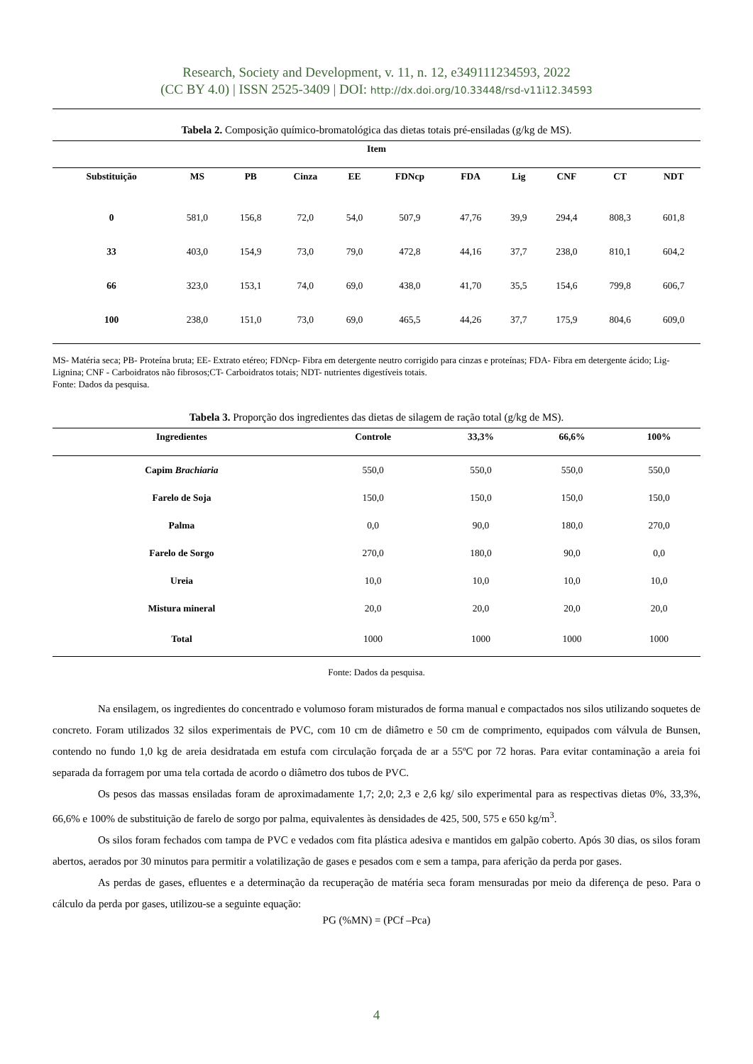Research, Society and Development, v. 11, n. 12, e349111234593, 2022
(CC BY 4.0) | ISSN 2525-3409 | DOI: http://dx.doi.org/10.33448/rsd-v11i12.34593
Tabela 2. Composição químico-bromatológica das dietas totais pré-ensiladas (g/kg de MS).
| Item | | | | | | | | | | |
| --- | --- | --- | --- | --- | --- | --- | --- | --- | --- | --- |
| Substituição | MS | PB | Cinza | EE | FDNcp | FDA | Lig | CNF | CT | NDT |
| 0 | 581,0 | 156,8 | 72,0 | 54,0 | 507,9 | 47,76 | 39,9 | 294,4 | 808,3 | 601,8 |
| 33 | 403,0 | 154,9 | 73,0 | 79,0 | 472,8 | 44,16 | 37,7 | 238,0 | 810,1 | 604,2 |
| 66 | 323,0 | 153,1 | 74,0 | 69,0 | 438,0 | 41,70 | 35,5 | 154,6 | 799,8 | 606,7 |
| 100 | 238,0 | 151,0 | 73,0 | 69,0 | 465,5 | 44,26 | 37,7 | 175,9 | 804,6 | 609,0 |
MS- Matéria seca; PB- Proteína bruta; EE- Extrato etéreo; FDNcp- Fibra em detergente neutro corrigido para cinzas e proteínas; FDA- Fibra em detergente ácido; Lig- Lignina; CNF - Carboidratos não fibrosos;CT- Carboidratos totais; NDT- nutrientes digestíveis totais.
Fonte: Dados da pesquisa.
Tabela 3. Proporção dos ingredientes das dietas de silagem de ração total (g/kg de MS).
| Ingredientes | Controle | 33,3% | 66,6% | 100% |
| --- | --- | --- | --- | --- |
| Capim Brachiaria | 550,0 | 550,0 | 550,0 | 550,0 |
| Farelo de Soja | 150,0 | 150,0 | 150,0 | 150,0 |
| Palma | 0,0 | 90,0 | 180,0 | 270,0 |
| Farelo de Sorgo | 270,0 | 180,0 | 90,0 | 0,0 |
| Ureia | 10,0 | 10,0 | 10,0 | 10,0 |
| Mistura mineral | 20,0 | 20,0 | 20,0 | 20,0 |
| Total | 1000 | 1000 | 1000 | 1000 |
Fonte: Dados da pesquisa.
Na ensilagem, os ingredientes do concentrado e volumoso foram misturados de forma manual e compactados nos silos utilizando soquetes de concreto. Foram utilizados 32 silos experimentais de PVC, com 10 cm de diâmetro e 50 cm de comprimento, equipados com válvula de Bunsen, contendo no fundo 1,0 kg de areia desidratada em estufa com circulação forçada de ar a 55ºC por 72 horas. Para evitar contaminação a areia foi separada da forragem por uma tela cortada de acordo o diâmetro dos tubos de PVC.
Os pesos das massas ensiladas foram de aproximadamente 1,7; 2,0; 2,3 e 2,6 kg/ silo experimental para as respectivas dietas 0%, 33,3%, 66,6% e 100% de substituição de farelo de sorgo por palma, equivalentes às densidades de 425, 500, 575 e 650 kg/m<sup>3</sup>.
Os silos foram fechados com tampa de PVC e vedados com fita plástica adesiva e mantidos em galpão coberto. Após 30 dias, os silos foram abertos, aerados por 30 minutos para permitir a volatilização de gases e pesados com e sem a tampa, para aferição da perda por gases.
As perdas de gases, efluentes e a determinação da recuperação de matéria seca foram mensuradas por meio da diferença de peso. Para o cálculo da perda por gases, utilizou-se a seguinte equação:
PG (%MN) = (PCf –Pca)
4